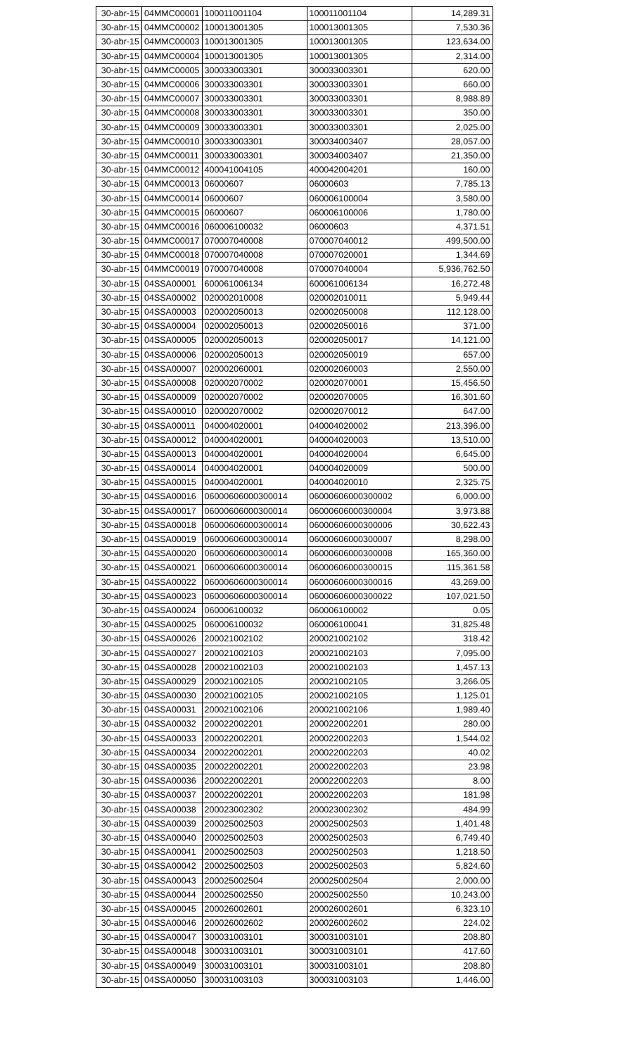| 30-abr-15 | 04MMC00001 | 100011001104 | 100011001104 | 14,289.31 |
| 30-abr-15 | 04MMC00002 | 100013001305 | 100013001305 | 7,530.36 |
| 30-abr-15 | 04MMC00003 | 100013001305 | 100013001305 | 123,634.00 |
| 30-abr-15 | 04MMC00004 | 100013001305 | 100013001305 | 2,314.00 |
| 30-abr-15 | 04MMC00005 | 300033003301 | 300033003301 | 620.00 |
| 30-abr-15 | 04MMC00006 | 300033003301 | 300033003301 | 660.00 |
| 30-abr-15 | 04MMC00007 | 300033003301 | 300033003301 | 8,988.89 |
| 30-abr-15 | 04MMC00008 | 300033003301 | 300033003301 | 350.00 |
| 30-abr-15 | 04MMC00009 | 300033003301 | 300033003301 | 2,025.00 |
| 30-abr-15 | 04MMC00010 | 300033003301 | 300034003407 | 28,057.00 |
| 30-abr-15 | 04MMC00011 | 300033003301 | 300034003407 | 21,350.00 |
| 30-abr-15 | 04MMC00012 | 400041004105 | 400042004201 | 160.00 |
| 30-abr-15 | 04MMC00013 | 06000607 | 06000603 | 7,785.13 |
| 30-abr-15 | 04MMC00014 | 06000607 | 060006100004 | 3,580.00 |
| 30-abr-15 | 04MMC00015 | 06000607 | 060006100006 | 1,780.00 |
| 30-abr-15 | 04MMC00016 | 060006100032 | 06000603 | 4,371.51 |
| 30-abr-15 | 04MMC00017 | 070007040008 | 070007040012 | 499,500.00 |
| 30-abr-15 | 04MMC00018 | 070007040008 | 070007020001 | 1,344.69 |
| 30-abr-15 | 04MMC00019 | 070007040008 | 070007040004 | 5,936,762.50 |
| 30-abr-15 | 04SSA00001 | 600061006134 | 600061006134 | 16,272.48 |
| 30-abr-15 | 04SSA00002 | 020002010008 | 020002010011 | 5,949.44 |
| 30-abr-15 | 04SSA00003 | 020002050013 | 020002050008 | 112,128.00 |
| 30-abr-15 | 04SSA00004 | 020002050013 | 020002050016 | 371.00 |
| 30-abr-15 | 04SSA00005 | 020002050013 | 020002050017 | 14,121.00 |
| 30-abr-15 | 04SSA00006 | 020002050013 | 020002050019 | 657.00 |
| 30-abr-15 | 04SSA00007 | 020002060001 | 020002060003 | 2,550.00 |
| 30-abr-15 | 04SSA00008 | 020002070002 | 020002070001 | 15,456.50 |
| 30-abr-15 | 04SSA00009 | 020002070002 | 020002070005 | 16,301.60 |
| 30-abr-15 | 04SSA00010 | 020002070002 | 020002070012 | 647.00 |
| 30-abr-15 | 04SSA00011 | 040004020001 | 040004020002 | 213,396.00 |
| 30-abr-15 | 04SSA00012 | 040004020001 | 040004020003 | 13,510.00 |
| 30-abr-15 | 04SSA00013 | 040004020001 | 040004020004 | 6,645.00 |
| 30-abr-15 | 04SSA00014 | 040004020001 | 040004020009 | 500.00 |
| 30-abr-15 | 04SSA00015 | 040004020001 | 040004020010 | 2,325.75 |
| 30-abr-15 | 04SSA00016 | 06000606000300014 | 06000606000300002 | 6,000.00 |
| 30-abr-15 | 04SSA00017 | 06000606000300014 | 06000606000300004 | 3,973.88 |
| 30-abr-15 | 04SSA00018 | 06000606000300014 | 06000606000300006 | 30,622.43 |
| 30-abr-15 | 04SSA00019 | 06000606000300014 | 06000606000300007 | 8,298.00 |
| 30-abr-15 | 04SSA00020 | 06000606000300014 | 06000606000300008 | 165,360.00 |
| 30-abr-15 | 04SSA00021 | 06000606000300014 | 06000606000300015 | 115,361.58 |
| 30-abr-15 | 04SSA00022 | 06000606000300014 | 06000606000300016 | 43,269.00 |
| 30-abr-15 | 04SSA00023 | 06000606000300014 | 06000606000300022 | 107,021.50 |
| 30-abr-15 | 04SSA00024 | 060006100032 | 060006100002 | 0.05 |
| 30-abr-15 | 04SSA00025 | 060006100032 | 060006100041 | 31,825.48 |
| 30-abr-15 | 04SSA00026 | 200021002102 | 200021002102 | 318.42 |
| 30-abr-15 | 04SSA00027 | 200021002103 | 200021002103 | 7,095.00 |
| 30-abr-15 | 04SSA00028 | 200021002103 | 200021002103 | 1,457.13 |
| 30-abr-15 | 04SSA00029 | 200021002105 | 200021002105 | 3,266.05 |
| 30-abr-15 | 04SSA00030 | 200021002105 | 200021002105 | 1,125.01 |
| 30-abr-15 | 04SSA00031 | 200021002106 | 200021002106 | 1,989.40 |
| 30-abr-15 | 04SSA00032 | 200022002201 | 200022002201 | 280.00 |
| 30-abr-15 | 04SSA00033 | 200022002201 | 200022002203 | 1,544.02 |
| 30-abr-15 | 04SSA00034 | 200022002201 | 200022002203 | 40.02 |
| 30-abr-15 | 04SSA00035 | 200022002201 | 200022002203 | 23.98 |
| 30-abr-15 | 04SSA00036 | 200022002201 | 200022002203 | 8.00 |
| 30-abr-15 | 04SSA00037 | 200022002201 | 200022002203 | 181.98 |
| 30-abr-15 | 04SSA00038 | 200023002302 | 200023002302 | 484.99 |
| 30-abr-15 | 04SSA00039 | 200025002503 | 200025002503 | 1,401.48 |
| 30-abr-15 | 04SSA00040 | 200025002503 | 200025002503 | 6,749.40 |
| 30-abr-15 | 04SSA00041 | 200025002503 | 200025002503 | 1,218.50 |
| 30-abr-15 | 04SSA00042 | 200025002503 | 200025002503 | 5,824.60 |
| 30-abr-15 | 04SSA00043 | 200025002504 | 200025002504 | 2,000.00 |
| 30-abr-15 | 04SSA00044 | 200025002550 | 200025002550 | 10,243.00 |
| 30-abr-15 | 04SSA00045 | 200026002601 | 200026002601 | 6,323.10 |
| 30-abr-15 | 04SSA00046 | 200026002602 | 200026002602 | 224.02 |
| 30-abr-15 | 04SSA00047 | 300031003101 | 300031003101 | 208.80 |
| 30-abr-15 | 04SSA00048 | 300031003101 | 300031003101 | 417.60 |
| 30-abr-15 | 04SSA00049 | 300031003101 | 300031003101 | 208.80 |
| 30-abr-15 | 04SSA00050 | 300031003103 | 300031003103 | 1,446.00 |